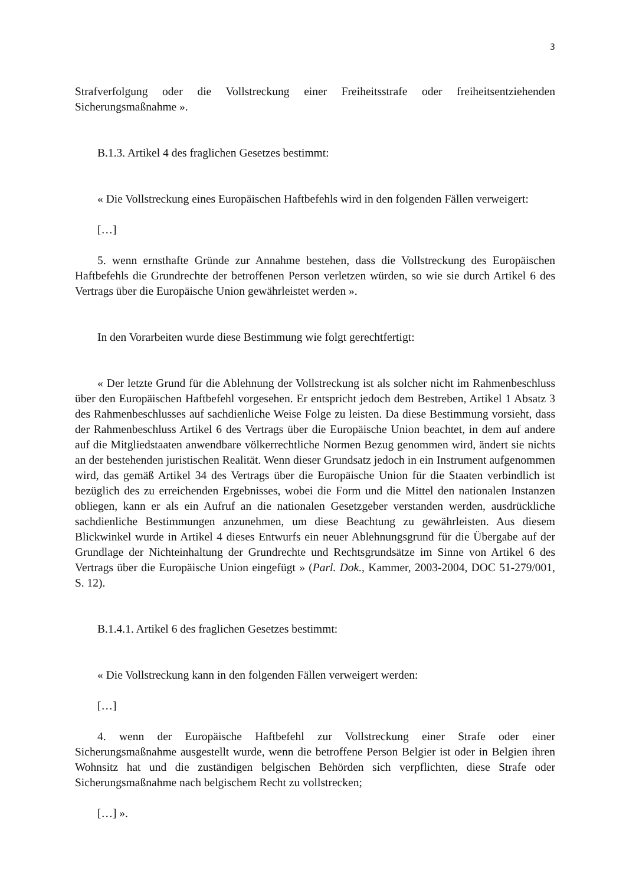3
Strafverfolgung oder die Vollstreckung einer Freiheitsstrafe oder freiheitsentziehenden Sicherungsmaßnahme ».
B.1.3. Artikel 4 des fraglichen Gesetzes bestimmt:
« Die Vollstreckung eines Europäischen Haftbefehls wird in den folgenden Fällen verweigert:
[…]
5. wenn ernsthafte Gründe zur Annahme bestehen, dass die Vollstreckung des Europäischen Haftbefehls die Grundrechte der betroffenen Person verletzen würden, so wie sie durch Artikel 6 des Vertrags über die Europäische Union gewährleistet werden ».
In den Vorarbeiten wurde diese Bestimmung wie folgt gerechtfertigt:
« Der letzte Grund für die Ablehnung der Vollstreckung ist als solcher nicht im Rahmenbeschluss über den Europäischen Haftbefehl vorgesehen. Er entspricht jedoch dem Bestreben, Artikel 1 Absatz 3 des Rahmenbeschlusses auf sachdienliche Weise Folge zu leisten. Da diese Bestimmung vorsieht, dass der Rahmenbeschluss Artikel 6 des Vertrags über die Europäische Union beachtet, in dem auf andere auf die Mitgliedstaaten anwendbare völkerrechtliche Normen Bezug genommen wird, ändert sie nichts an der bestehenden juristischen Realität. Wenn dieser Grundsatz jedoch in ein Instrument aufgenommen wird, das gemäß Artikel 34 des Vertrags über die Europäische Union für die Staaten verbindlich ist bezüglich des zu erreichenden Ergebnisses, wobei die Form und die Mittel den nationalen Instanzen obliegen, kann er als ein Aufruf an die nationalen Gesetzgeber verstanden werden, ausdrückliche sachdienliche Bestimmungen anzunehmen, um diese Beachtung zu gewährleisten. Aus diesem Blickwinkel wurde in Artikel 4 dieses Entwurfs ein neuer Ablehnungsgrund für die Übergabe auf der Grundlage der Nichteinhaltung der Grundrechte und Rechtsgrundsätze im Sinne von Artikel 6 des Vertrags über die Europäische Union eingefügt » (Parl. Dok., Kammer, 2003-2004, DOC 51-279/001, S. 12).
B.1.4.1. Artikel 6 des fraglichen Gesetzes bestimmt:
« Die Vollstreckung kann in den folgenden Fällen verweigert werden:
[…]
4. wenn der Europäische Haftbefehl zur Vollstreckung einer Strafe oder einer Sicherungsmaßnahme ausgestellt wurde, wenn die betroffene Person Belgier ist oder in Belgien ihren Wohnsitz hat und die zuständigen belgischen Behörden sich verpflichten, diese Strafe oder Sicherungsmaßnahme nach belgischem Recht zu vollstrecken;
[…] ».